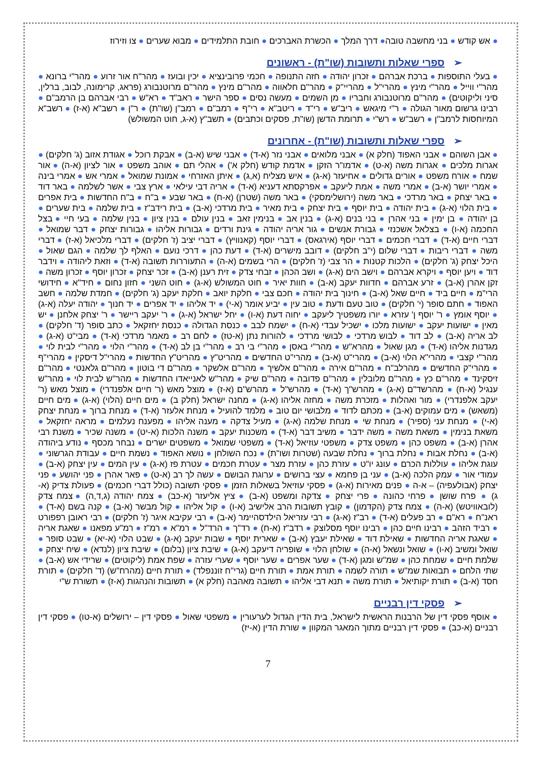● אש קודש ● בני מחשבה טובה● דרך המלך ● הכשרת האברכים ● חובת התלמידים ● מבוא שערים ● צו וזירוז
➢ספרי שאלות ותשובות (שו"ת) - ראשונים
● בעלי התוספות ● ברכת אברהם ● זכרון יהודה ● חזה התנופה ● חכמי פרובינציא ● יכין ובועז ● מהר"ח אור זרוע ● מהר"י ברונא ● מהר"י ווייל ● מהר"י מינץ ● מהרי"ל ● מהריי"ק ● מהר"ם חלאווה ● מהר"ם מינץ ● מהר"ם מרוטנבורג (פראג, קרימונה, לבוב, ברלין, סיני וליקוטים) ● מהר"ם מרוטנבורג וחבריו ● מן השמים ● מעשה נסים ● ספר הישר ● ראב"ד ● רא"ש ● רבי אברהם בן הרמב"ם ● רבינו גרשום מאור הגולה ● ר"י מיגאש ● ריב"ש ● רי"ד ● ריטב"א ● רי"ף ● רמב"ם ● רמב"ן (שו"ת) ● ר"ן ● רשב"א (א-ז) ● רשב"א המיוחסות לרמב"ן ● רשב"ש ● רש"י ● תרומת הדשן (שו"ת, פסקים וכתבים) ● תשב"ץ (א-ג, חוט המשולש)
➢ספרי שאלות ותשובות (שו"ת) - אחרונים
● אבן השוהם ● אבני האפוד (חלק א) ● אבני מלואים ● אבני נזר (א-ד) ● אבני שיש (א-ב) ● אבקת רוכל ● אגודת אזוב (ג' חלקים) ● אגרות מלכים ● אגרות משה (א-ט) ● אדמו"ר הזקן ● אדמת קודש (חלק א') ● אהלי תם ● אוהב משפט ● אור לציון (א-ה) ● אור שמח ● אורח משפט ● אורים גדולים ● אחיעזר (א-ג) ● איש מצליח (א,ג) ● איתן האזרחי ● אמונת שמואל ● אמרי אש ● אמרי בינה ● אמרי יושר (א-ב) ● אמרי משה ● אמת ליעקב ● אפרקסתא דעניא (א-ד) ● אריה דבי עילאי ● ארץ צבי ● אשר לשלמה ● באר דוד ● באר יצחק ● באר מרדכי ● באר משה (ירושלימסקי) ● באר משה (שטרן) (א-ח) ● באר שבע ● ב"ח ● ב"ח החדשות ● בית אפרים ● בית הלוי (א-ג) ● בית יהודה ● בית יוסף ● בית יצחק ● בית מאיר ● בית מרדכי (א-ב) ● בית רידב"ז ● בית שלמה ● בית שערים ● בן יהודה ● בן ימין ● בני אהרן ● בני בנים (א-ג) ● בנין אב ● בנימין זאב ● בנין עולם ● בנין ציון ● בנין שלמה ● בעי חיי ● בצל החכמה (א-ו) ● בצלאל אשכנזי ● גבורת אנשים ● גור אריה יהודה ● גינת ורדים ● גבורות אליהו ● גבורות יצחק ● דבר שמואל ● דברי חיים (א-ד) ● דברי חכמים ● דברי יוסף (אירגאס) ● דברי יוסף (קאנוויץ) ● דברי יציב (ז' חלקים) ● דברי מלכיאל (א-ז) ● דברי משה ● דברי ריבות ● דברי שלום (י"ב חלקים) ● דובב מישרים (א-ד) ● דעת כהן ● דרכי נועם ● האלף לך שלמה ● הגם שאול ● היכל יצחק (ג' חלקים) ● הלכות קטנות ● הר צבי (ז' חלקים) ● הרי בשמים (א-ה) ● התעוררות תשובה (א-ד) ● וזאת ליהודה ● וידבר דוד ● ויען יוסף ● ויקרא אברהם ● וישב הים (א-ג) ● ושב הכהן ● זבחי צדק ● זית רענן (א-ב) ● זכר יצחק ● זכרון יוסף ● זכרון משה ● זקן אהרן (א-ב) ● זרע אברהם ● חדוות יעקב (א-ב) ● חוות יאיר ● חוט המשולש (א-ג) ● חוט השני ● חזון נחום ● חיד"א ● חידושי הרי"מ ● חיים ביד ● חיים שאל (א-ב) ● חינוך בית יהודה ● חכם צבי ● חלקת יואב ● חלקת יעקב (ג' חלקים) ● חמדת שלמה ● חשב האפוד ● חתם סופר (י' חלקים) ● טוב טעם ודעת ● טוב עין ● יביע אומר (א-י) ● יד אליהו ● יד אפרים ● יד חנוך ● יהודה יעלה (א-ג) ● יוסף אומץ ● ר' יוסף ן' עזרא ● יורו משפטיך ליעקב ● יחוה דעת (א-ו) ● יחל ישראל (א-ג) ● ר' יעקב ריישר ● ר' יצחק אלחנן ● יש מאין ● ישועות יעקב ● ישועות מלכו ● ישכיל עבדי (א-ח) ● ישמח לבב ● כנסת הגדולה ● כנסת יחזקאל ● כתב סופר (ד' חלקים) ● לב אריה (א-ב) ● לב דוד ● לבוש מרדכי ● לבושי מרדכי ● להורות נתן (א-טז) ● לחם רב ● מאמר מרדכי (א-ד) ● מבי"ט (א-ג) ● מגדנות אליהו (א-ד) ● מגן שאול ● מהרא"ש ● מהר"י באסן ● מהר"י בי רב ● מהר"י בן לב (א-ד) ● מהר"י הלוי ● מהר"י לבית לוי ● מהר"י קצבי ● מהרי"א הלוי (א-ב) ● מהרי"ט (א-ב) ● מהרי"ט החדשים ● מהריט"ץ ● מהריט"ץ החדשות ● מהרי"ל דיסקין ● מהרי"ף ● מהרי"ק החדשים ● מהרלב"ח ● מהר"ם אירה ● מהר"ם אלשיך ● מהר"ם אלשקר ● מהר"ם די בוטון ● מהר"ם גלאנטי ● מהר"ם זיסקינד ● מהר"ם כץ ● מהר"ם מלובלין ● מהר"ם פדובה ● מהר"ם שיק ● מהר"ש לאנייאדו החדשות ● מהר"ש לבית לוי ● מהר"ש ענגיל (א-ח) ● מהרשד"ם (א-ג) ● מהרש"ך (א-ד) ● מהרש"ל ● מהרש"ם (א-ז) ● מוצל מאש (ר' חיים אלפנדרי) ● מוצל מאש (ר' יעקב אלפנדרי) ● מור ואהלות ● מזכרת משה ● מחזה אליהו (א-ג) ● מחנה ישראל (חלק ב) ● מים חיים (הלוי) (א-ג) ● מים חיים (משאש) ● מים עמוקים (א-ב) ● מכתם לדוד ● מלבושי יום טוב ● מלמד להועיל ● מנחת אלעזר (א-ד) ● מנחת ברוך ● מנחת יצחק (א-י) ● מנחת עני (ספיר) ● מנחת שי ● מנחת שלמה (א-ג) ● מעיל צדקה ● מענה אליהו ● מפענח נעלמים ● מראה יחזקאל ● משאת בנימין ● משאת משה ● משה ידבר ● משיב דבר (א-ד) ● משכנות יעקב ● משנה הלכות (א-יט) ● משנה שכיר ● משנת רבי אהרן (א-ב) ● משפט כהן ● משפט צדק ● משפטי עוזיאל (א-ד) ● משפטי שמואל ● משפטים ישרים ● נבחר מכסף ● נודע ביהודה (א-ב) ● נחלת אבות ● נחלת ברוך ● נחלת שבעה (שטרות ושו"ת) ● נכח השולחן ● נושא האפוד ● נשמת חיים ● עבודת הגרשוני ● עוגת אליהו ● עוללות הכרם ● עונג יו"ט ● עזרת כהן ● עזרת מצר ● עטרת חכמים ● עטרת פז (א-ג) ● עין המים ● עין יצחק (א-ב) ● עמודי אור ● עמק הלכה (א-ב) ● עני בן פחמא ● עצי ברושים ● ערוגת הבושם ● עשה לך רב (א-ט) ● פאר אהרן ● פני יהושע ● פני יצחק (אבולעפיה) – א-ה ● פנים מאירות (א-ג) ● פסקי עוזיאל בשאלות הזמן ● פסקי תשובה (כולל דברי חכמים) ● פעולת צדיק (א-ג) ● פרח שושן ● פרחי כהונה ● פרי יצחק ● צדקה ומשפט (א-ב) ● ציץ אליעזר (א-כב) ● צמח יהודה (ג,ד,ה) ● צמח צדק (לובאוויטש) (א-ה) ● צמח צדק (הקדמון) ● קובץ תשובות הרב אלישיב (א-ו) ● קול אליהו ● קול מבשר (א-ב) ● קנה בשם (א-ד) ● ראנ"ח ● רא"ם ● רב פעלים (א-ד) ● רב"ז (א-ג) ● רבי עזריאל הילדסהיימר (א-ב) ● רבי עקיבא איגר (ז' חלקים) ● רבי ראובן רפפורט ● רביד הזהב ● רבינו חיים כהן ● רבינו יוסף מסלוצק ● רדב"ז (א-ח) ● רד"ך ● הרד"ל ● רמ"א ● רמ"ז ● רמ"ע מפאנו ● שאגת אריה ● שאגת אריה החדשות ● שאילת דוד ● שאילת יעבץ (א-ב) ● שארית יוסף ● שבות יעקב (א-ג) ● שבט הלוי (א-יא) ● שבט סופר ● שואל ומשיב (א-ו) ● שואל ונשאל (א-ה) ● שולחן הלוי ● שופריה דיעקב (א-ג) ● שיבת ציון (בלום) ● שיבת ציון (לנדא) ● שיח יצחק ● שלמת חיים ● שמחת כהן ● שמ"ש ומגן (א-ד) ● שער אפרים ● שער יוסף ● שערי עזרה ● שפת אמת (ליקוטים) ● שרידי אש (א-ב) ● שתי הלחם ● תבואות שמ"ש ● תורה לשמה ● תורת אמת ● תורת חיים (גרי"ח זוננפלד) ● תורת חיים (מהרח"ש) (ד' חלקים) ● תורת חסד (א-ב) ● תורת יקותיאל ● תורת משה ● תנא דבי אליהו ● תשובה מאהבה (חלק א) ● תשובות והנהגות (א-ז) ● תשורת ש"י
➢פסקי דין רבניים
● אוסף פסקי דין של הרבנות הראשית לישראל, בית הדין הגדול לערעורין ● משפטי שאול ● פסקי דין – ירושלים (א-טו) ● פסקי דין רבניים (א-כב) ● פסקי דין רבניים מתוך המאגר המקוון ● שורת הדין (א-יז)
7